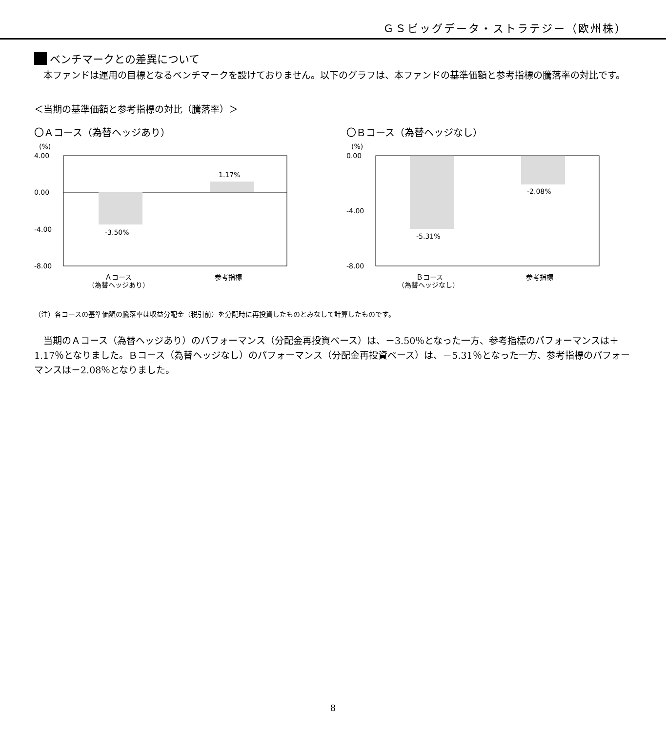ＧＳビッグデータ・ストラテジー（欧州株）
ベンチマークとの差異について
本ファンドは運用の目標となるベンチマークを設けておりません。以下のグラフは、本ファンドの基準価額と参考指標の騰落率の対比です。
＜当期の基準価額と参考指標の対比（騰落率）＞
〇Ａコース（為替ヘッジあり）
(%)
4.00
0.00
-4.00
-8.00
-3.50%
1.17%
Ａコース
（為替ヘッジあり）
参考指標
〇Ｂコース（為替ヘッジなし）
(%)
0.00
-4.00
-8.00
-5.31%
-2.08%
Ｂコース
（為替ヘッジなし）
参考指標
（注）各コースの基準価額の騰落率は収益分配金（税引前）を分配時に再投資したものとみなして計算したものです。
当期のＡコース（為替ヘッジあり）のパフォーマンス（分配金再投資ベース）は、－3.50％となった一方、参考指標のパフォーマンスは＋1.17％となりました。Ｂコース（為替ヘッジなし）のパフォーマンス（分配金再投資ベース）は、－5.31％となった一方、参考指標のパフォーマンスは－2.08％となりました。
8